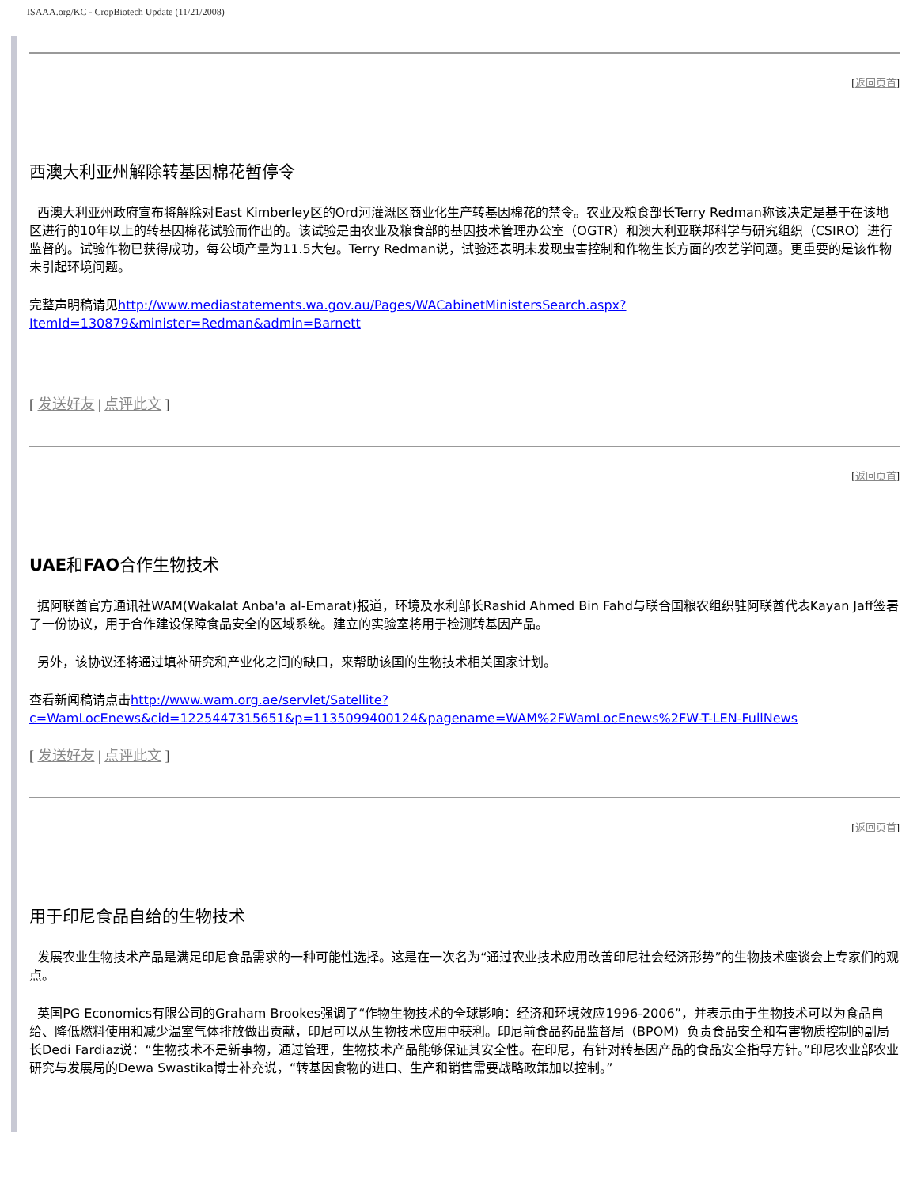ISAAA.org/KC - CropBiotech Update (11/21/2008)
[返回页首]
西澳大利亚州解除转基因棉花暂停令
西澳大利亚州政府宣布将解除对East Kimberley区的Ord河灌溉区商业化生产转基因棉花的禁令。农业及粮食部长Terry Redman称该决定是基于在该地区进行的10年以上的转基因棉花试验而作出的。该试验是由农业及粮食部的基因技术管理办公室（OGTR）和澳大利亚联邦科学与研究组织（CSIRO）进行监督的。试验作物已获得成功，每公顷产量为11.5大包。Terry Redman说，试验还表明未发现虫害控制和作物生长方面的农艺学问题。更重要的是该作物未引起环境问题。
完整声明稿请见http://www.mediastatements.wa.gov.au/Pages/WACabinetMinistersSearch.aspx?ItemId=130879&minister=Redman&admin=Barnett
[ 发送好友 | 点评此文 ]
[返回页首]
UAE和FAO合作生物技术
据阿联酋官方通讯社WAM(Wakalat Anba'a al-Emarat)报道，环境及水利部长Rashid Ahmed Bin Fahd与联合国粮农组织驻阿联酋代表Kayan Jaff签署了一份协议，用于合作建设保障食品安全的区域系统。建立的实验室将用于检测转基因产品。
另外，该协议还将通过填补研究和产业化之间的缺口，来帮助该国的生物技术相关国家计划。
查看新闻稿请点击http://www.wam.org.ae/servlet/Satellite?c=WamLocEnews&cid=1225447315651&p=1135099400124&pagename=WAM%2FWamLocEnews%2FW-T-LEN-FullNews
[ 发送好友 | 点评此文 ]
[返回页首]
用于印尼食品自给的生物技术
发展农业生物技术产品是满足印尼食品需求的一种可能性选择。这是在一次名为“通过农业技术应用改善印尼社会经济形势”的生物技术座谈会上专家们的观点。
英国PG Economics有限公司的Graham Brookes强调了“作物生物技术的全球影响：经济和环境效应1996-2006”，并表示由于生物技术可以为食品自给、降低燃料使用和减少温室气体排放做出贡献，印尼可以从生物技术应用中获利。印尼前食品药品监督局（BPOM）负责食品安全和有害物质控制的副局长Dedi Fardiaz说：“生物技术不是新事物，通过管理，生物技术产品能够保证其安全性。在印尼，有针对转基因产品的食品安全指导方针。”印尼农业部农业研究与发展局的Dewa Swastika博士补充说，“转基因食物的进口、生产和销售需要战略政策加以控制。”